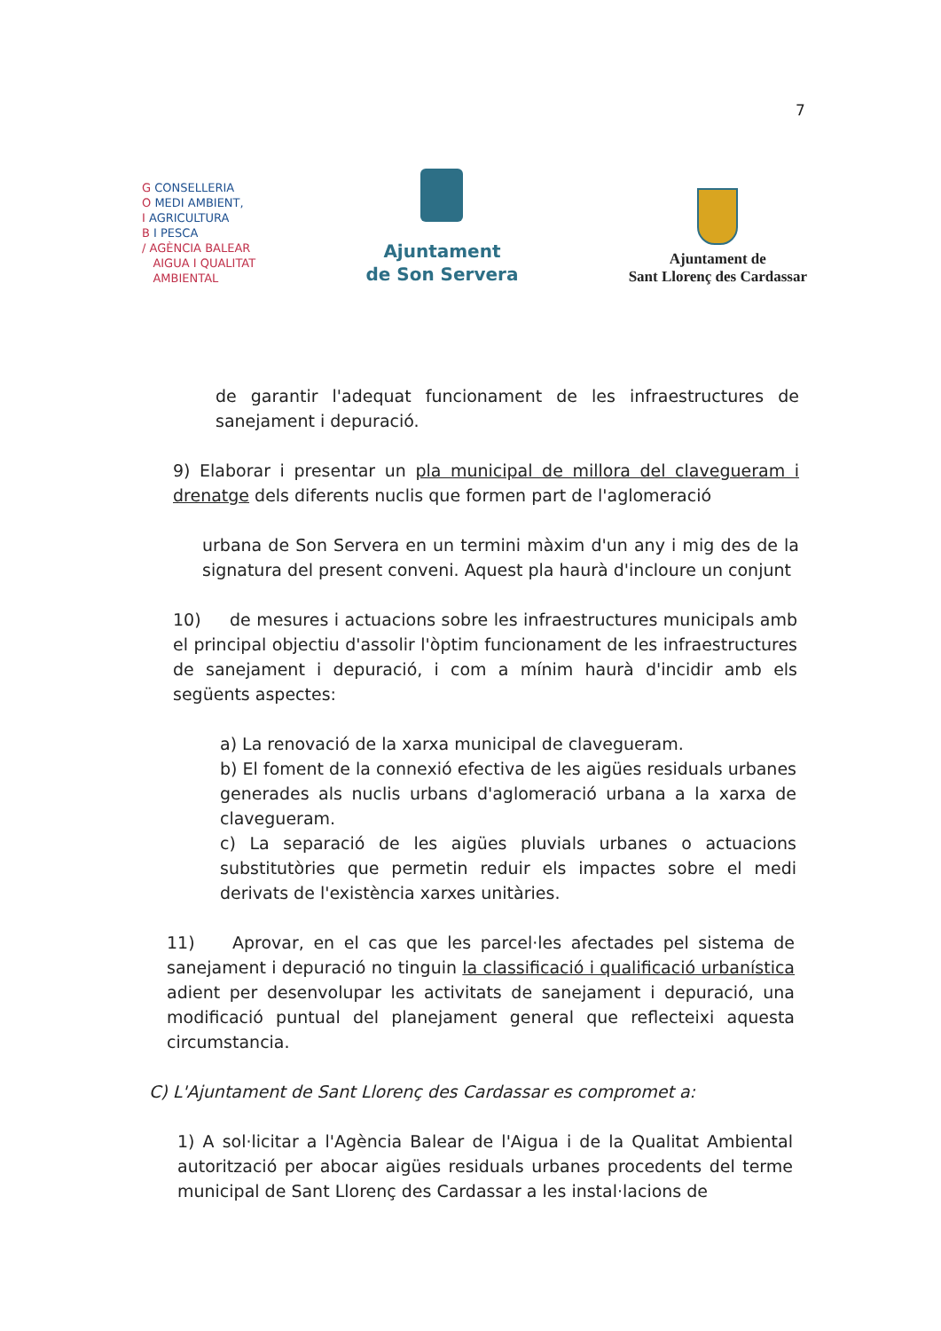7
G CONSELLERIA
O MEDI AMBIENT,
I AGRICULTURA
B I PESCA
/ AGÈNCIA BALEAR
AIGUA I QUALITAT
AMBIENTAL
Ajuntament
de Son Servera
Ajuntament de
Sant Llorenç des Cardassar
de garantir l'adequat funcionament de les infraestructures de sanejament i depuració.
9) Elaborar i presentar un pla municipal de millora del clavegueram i drenatge dels diferents nuclis que formen part de l'aglomeració
urbana de Son Servera en un termini màxim d'un any i mig des de la signatura del present conveni. Aquest pla haurà d'incloure un conjunt
10) de mesures i actuacions sobre les infraestructures municipals amb el principal objectiu d'assolir l'òptim funcionament de les infraestructures de sanejament i depuració, i com a mínim haurà d'incidir amb els següents aspectes:
a) La renovació de la xarxa municipal de clavegueram.
b) El foment de la connexió efectiva de les aigües residuals urbanes generades als nuclis urbans d'aglomeració urbana a la xarxa de clavegueram.
c) La separació de les aigües pluvials urbanes o actuacions substitutòries que permetin reduir els impactes sobre el medi derivats de l'existència xarxes unitàries.
11) Aprovar, en el cas que les parcel·les afectades pel sistema de sanejament i depuració no tinguin la classificació i qualificació urbanística adient per desenvolupar les activitats de sanejament i depuració, una modificació puntual del planejament general que reflecteixi aquesta circumstancia.
C) L'Ajuntament de Sant Llorenç des Cardassar es compromet a:
1) A sol·licitar a l'Agència Balear de l'Aigua i de la Qualitat Ambiental autorització per abocar aigües residuals urbanes procedents del terme municipal de Sant Llorenç des Cardassar a les instal·lacions de